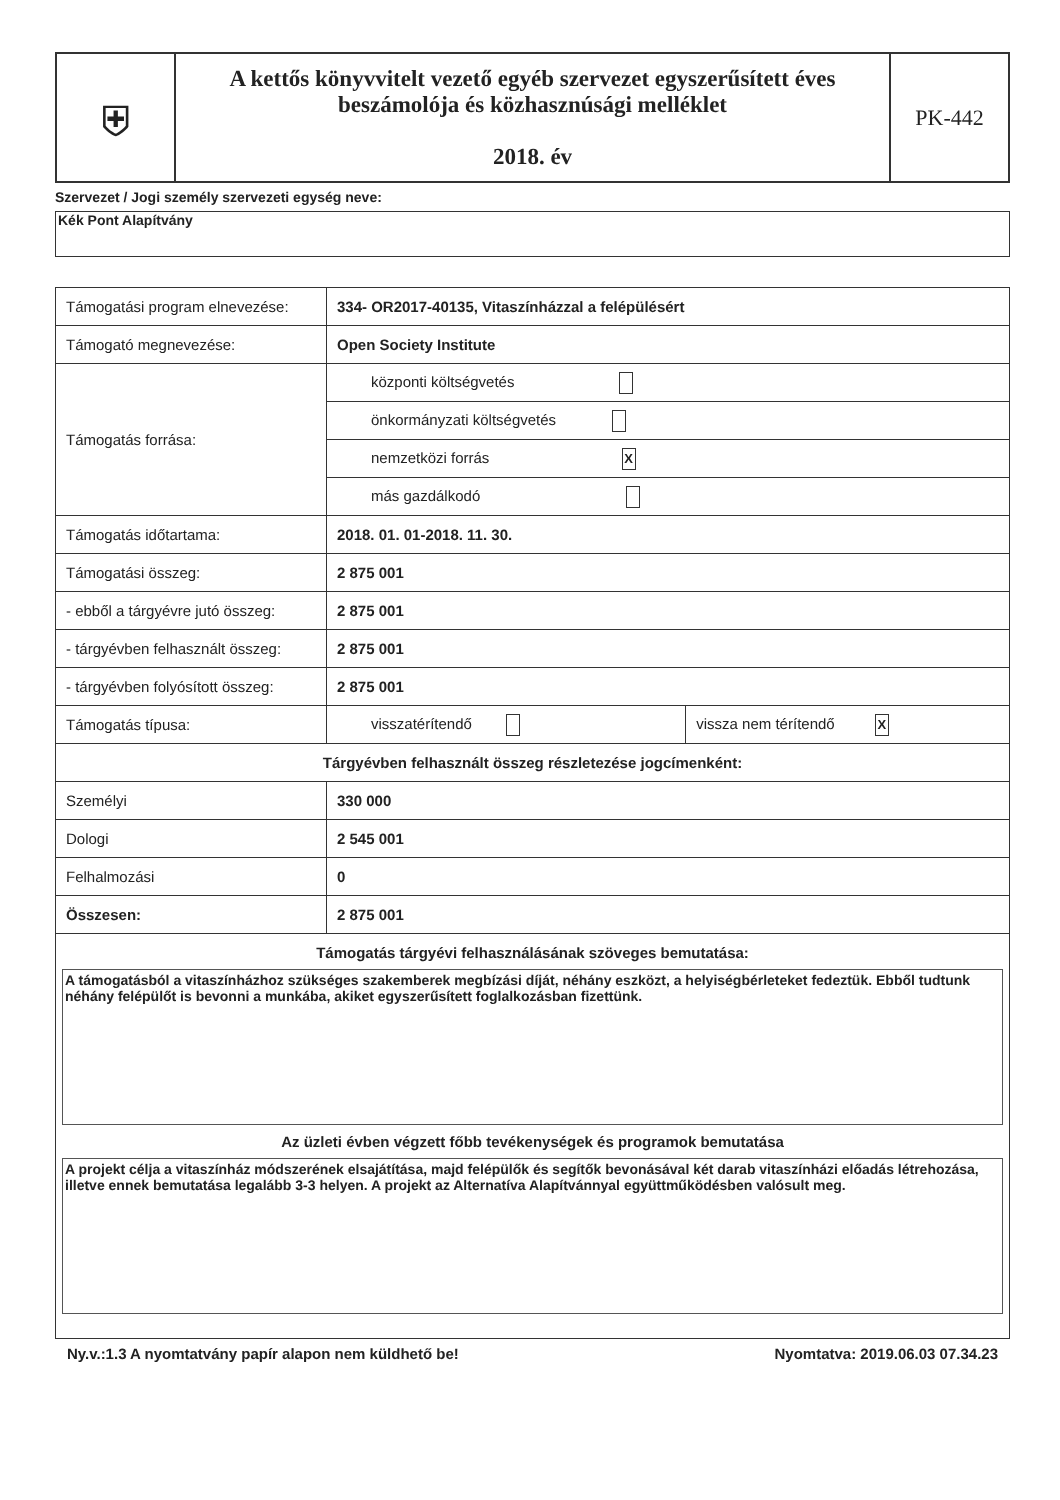| ⛨ | A kettős könyvvitelt vezető egyéb szervezet egyszerűsített éves beszámolója és közhasznúsági melléklet 2018. év | PK-442 |
Szervezet / Jogi személy szervezeti egység neve:
Kék Pont Alapítvány
| Támogatási program elnevezése: | 334- OR2017-40135, Vitaszínházzal a felépülésért | |
| Támogató megnevezése: | Open Society Institute | |
| Támogatás forrása: | központi költségvetés | |
| | önkormányzati költségvetés | |
| | nemzetközi forrás X | |
| | más gazdálkodó | |
| Támogatás időtartama: | 2018. 01. 01-2018. 11. 30. | |
| Támogatási összeg: | 2 875 001 | |
| - ebből a tárgyévre jutó összeg: | 2 875 001 | |
| - tárgyévben felhasznált összeg: | 2 875 001 | |
| - tárgyévben folyósított összeg: | 2 875 001 | |
| Támogatás típusa: | visszatérítendő | vissza nem térítendő X |
| Tárgyévben felhasznált összeg részletezése jogcímenként: | | |
| Személyi | 330 000 | |
| Dologi | 2 545 001 | |
| Felhalmozási | 0 | |
| Összesen: | 2 875 001 | |
| Támogatás tárgyévi felhasználásának szöveges bemutatása: A támogatásból a vitaszínházhoz szükséges szakemberek megbízási díját, néhány eszközt, a helyiségbérleteket fedeztük. Ebből tudtunk néhány felépülőt is bevonni a munkába, akiket egyszerűsített foglalkozásban fizettünk. Az üzleti évben végzett főbb tevékenységek és programok bemutatása A projekt célja a vitaszínház módszerének elsajátítása, majd felépülők és segítők bevonásával két darab vitaszínházi előadás létrehozása, illetve ennek bemutatása legalább 3-3 helyen. A projekt az Alternatíva Alapítvánnyal együttműködésben valósult meg. | | |
Ny.v.:1.3 A nyomtatvány papír alapon nem küldhető be! Nyomtatva: 2019.06.03 07.34.23